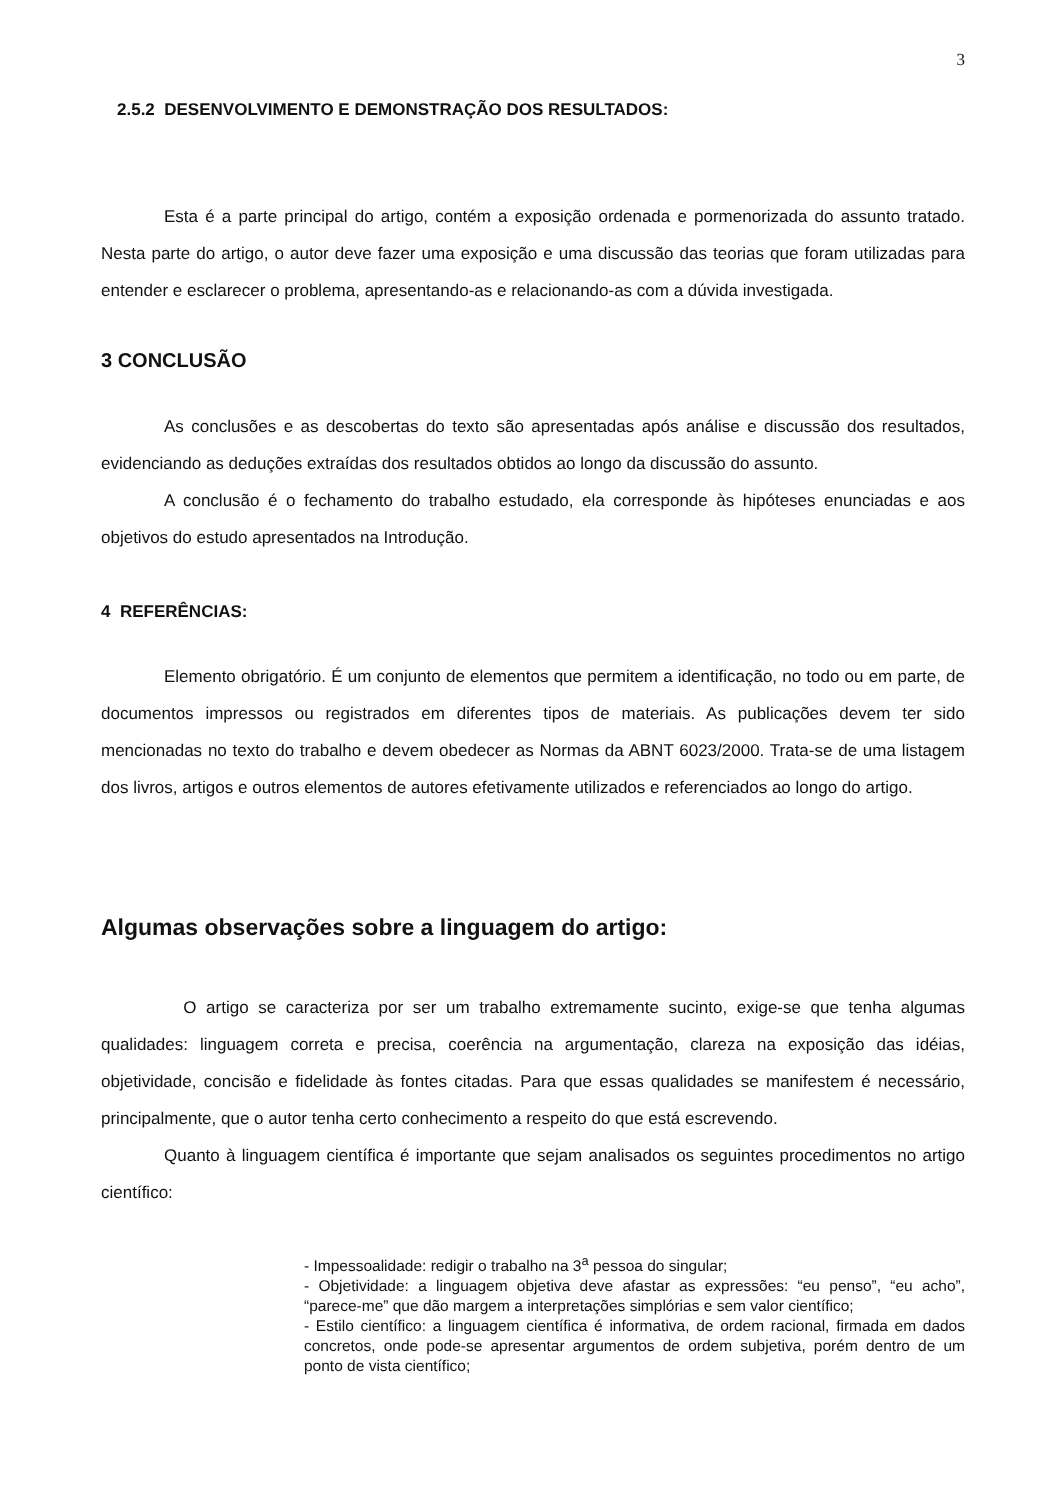3
2.5.2 DESENVOLVIMENTO E DEMONSTRAÇÃO DOS RESULTADOS:
Esta é a parte principal do artigo, contém a exposição ordenada e pormenorizada do assunto tratado. Nesta parte do artigo, o autor deve fazer uma exposição e uma discussão das teorias que foram utilizadas para entender e esclarecer o problema, apresentando-as e relacionando-as com a dúvida investigada.
3 CONCLUSÃO
As conclusões e as descobertas do texto são apresentadas após análise e discussão dos resultados, evidenciando as deduções extraídas dos resultados obtidos ao longo da discussão do assunto.
A conclusão é o fechamento do trabalho estudado, ela corresponde às hipóteses enunciadas e aos objetivos do estudo apresentados na Introdução.
4 REFERÊNCIAS:
Elemento obrigatório. É um conjunto de elementos que permitem a identificação, no todo ou em parte, de documentos impressos ou registrados em diferentes tipos de materiais. As publicações devem ter sido mencionadas no texto do trabalho e devem obedecer as Normas da ABNT 6023/2000. Trata-se de uma listagem dos livros, artigos e outros elementos de autores efetivamente utilizados e referenciados ao longo do artigo.
Algumas observações sobre a linguagem do artigo:
O artigo se caracteriza por ser um trabalho extremamente sucinto, exige-se que tenha algumas qualidades: linguagem correta e precisa, coerência na argumentação, clareza na exposição das idéias, objetividade, concisão e fidelidade às fontes citadas. Para que essas qualidades se manifestem é necessário, principalmente, que o autor tenha certo conhecimento a respeito do que está escrevendo.
Quanto à linguagem científica é importante que sejam analisados os seguintes procedimentos no artigo científico:
- Impessoalidade: redigir o trabalho na 3<sup>a</sup> pessoa do singular;
- Objetividade: a linguagem objetiva deve afastar as expressões: “eu penso”, “eu acho”, “parece-me” que dão margem a interpretações simplórias e sem valor científico;
- Estilo científico: a linguagem científica é informativa, de ordem racional, firmada em dados concretos, onde pode-se apresentar argumentos de ordem subjetiva, porém dentro de um ponto de vista científico;